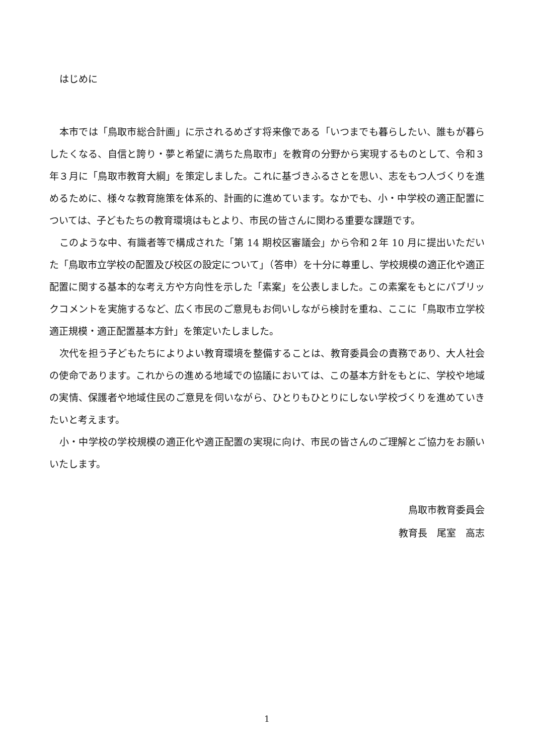はじめに
本市では「鳥取市総合計画」に示されるめざす将来像である「いつまでも暮らしたい、誰もが暮らしたくなる、自信と誇り・夢と希望に満ちた鳥取市」を教育の分野から実現するものとして、令和３年３月に「鳥取市教育大綱」を策定しました。これに基づきふるさとを思い、志をもつ人づくりを進めるために、様々な教育施策を体系的、計画的に進めています。なかでも、小・中学校の適正配置については、子どもたちの教育環境はもとより、市民の皆さんに関わる重要な課題です。
このような中、有識者等で構成された「第 14 期校区審議会」から令和２年 10 月に提出いただいた「鳥取市立学校の配置及び校区の設定について」（答申）を十分に尊重し、学校規模の適正化や適正配置に関する基本的な考え方や方向性を示した「素案」を公表しました。この素案をもとにパブリックコメントを実施するなど、広く市民のご意見もお伺いしながら検討を重ね、ここに「鳥取市立学校適正規模・適正配置基本方針」を策定いたしました。
次代を担う子どもたちによりよい教育環境を整備することは、教育委員会の責務であり、大人社会の使命であります。これからの進める地域での協議においては、この基本方針をもとに、学校や地域の実情、保護者や地域住民のご意見を伺いながら、ひとりもひとりにしない学校づくりを進めていきたいと考えます。
小・中学校の学校規模の適正化や適正配置の実現に向け、市民の皆さんのご理解とご協力をお願いいたします。
鳥取市教育委員会
教育長　尾室　高志
1